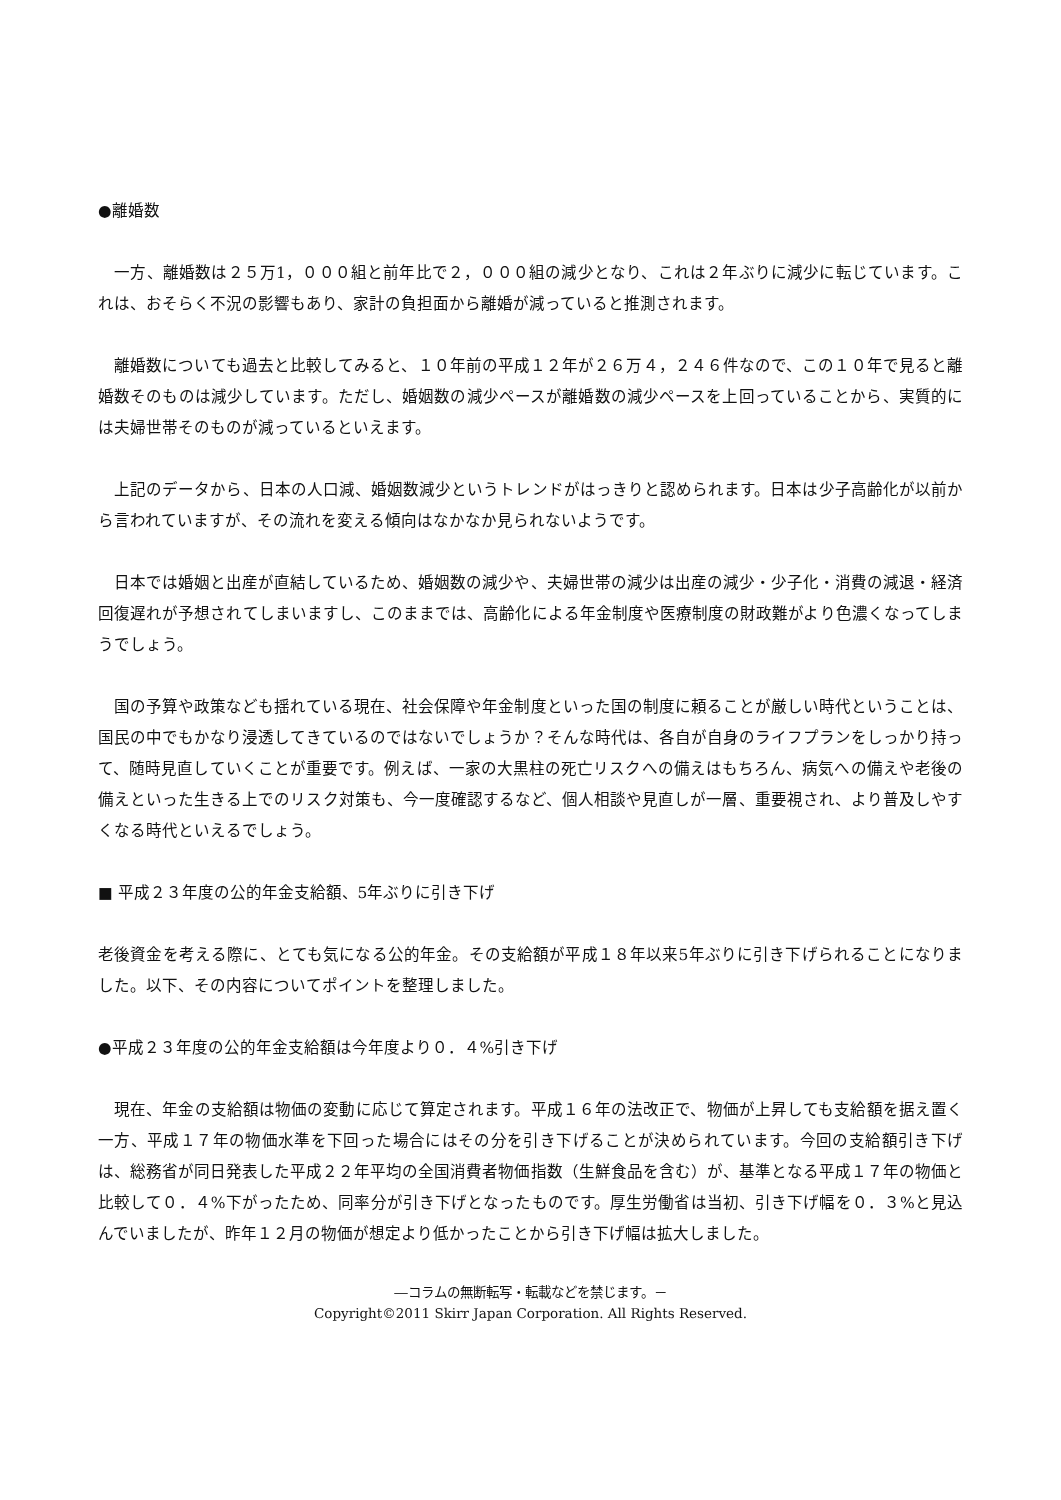●離婚数
　一方、離婚数は２５万1，０００組と前年比で２，０００組の減少となり、これは２年ぶりに減少に転じています。これは、おそらく不況の影響もあり、家計の負担面から離婚が減っていると推測されます。
　離婚数についても過去と比較してみると、１０年前の平成１２年が２６万４，２４６件なので、この１０年で見ると離婚数そのものは減少しています。ただし、婚姻数の減少ペースが離婚数の減少ペースを上回っていることから、実質的には夫婦世帯そのものが減っているといえます。
　上記のデータから、日本の人口減、婚姻数減少というトレンドがはっきりと認められます。日本は少子高齢化が以前から言われていますが、その流れを変える傾向はなかなか見られないようです。
　日本では婚姻と出産が直結しているため、婚姻数の減少や、夫婦世帯の減少は出産の減少・少子化・消費の減退・経済回復遅れが予想されてしまいますし、このままでは、高齢化による年金制度や医療制度の財政難がより色濃くなってしまうでしょう。
　国の予算や政策なども揺れている現在、社会保障や年金制度といった国の制度に頼ることが厳しい時代ということは、国民の中でもかなり浸透してきているのではないでしょうか？そんな時代は、各自が自身のライフプランをしっかり持って、随時見直していくことが重要です。例えば、一家の大黒柱の死亡リスクへの備えはもちろん、病気への備えや老後の備えといった生きる上でのリスク対策も、今一度確認するなど、個人相談や見直しが一層、重要視され、より普及しやすくなる時代といえるでしょう。
■ 平成２３年度の公的年金支給額、5年ぶりに引き下げ
老後資金を考える際に、とても気になる公的年金。その支給額が平成１８年以来5年ぶりに引き下げられることになりました。以下、その内容についてポイントを整理しました。
●平成２３年度の公的年金支給額は今年度より０．４%引き下げ
　現在、年金の支給額は物価の変動に応じて算定されます。平成１６年の法改正で、物価が上昇しても支給額を据え置く一方、平成１７年の物価水準を下回った場合にはその分を引き下げることが決められています。今回の支給額引き下げは、総務省が同日発表した平成２２年平均の全国消費者物価指数（生鮮食品を含む）が、基準となる平成１７年の物価と比較して０．４%下がったため、同率分が引き下げとなったものです。厚生労働省は当初、引き下げ幅を０．３%と見込んでいましたが、昨年１２月の物価が想定より低かったことから引き下げ幅は拡大しました。
―コラムの無断転写・転載などを禁じます。－
Copyright©2011 Skirr Japan Corporation. All Rights Reserved.